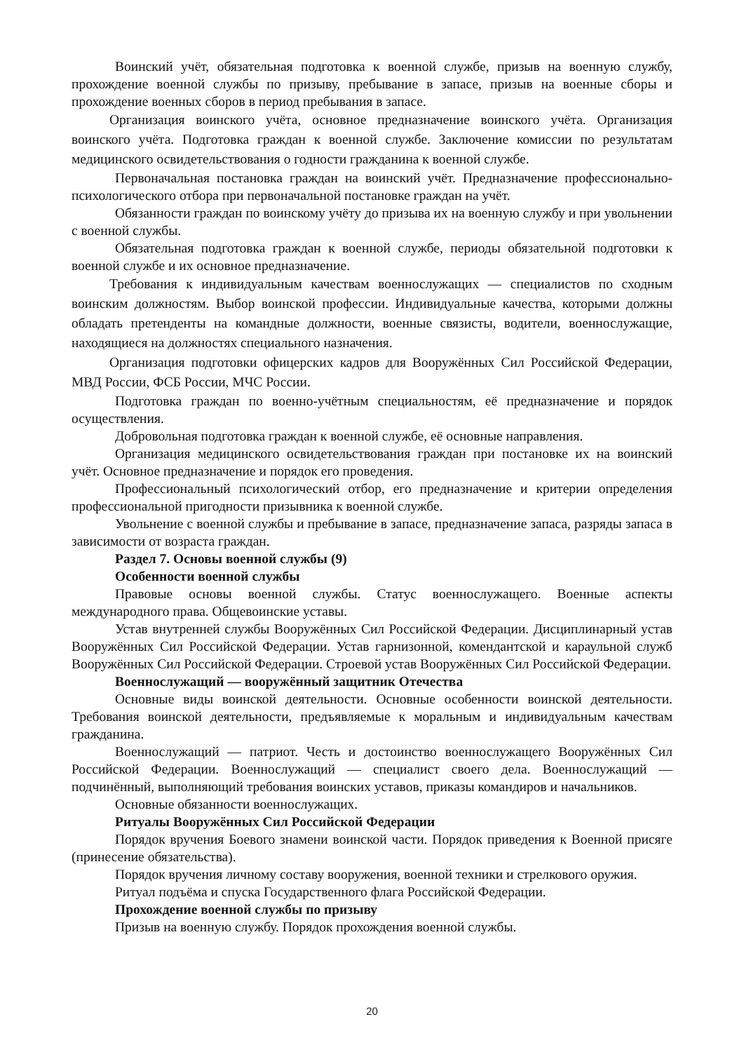Воинский учёт, обязательная подготовка к военной службе, призыв на военную службу, прохождение военной службы по призыву, пребывание в запасе, призыв на военные сборы и прохождение военных сборов в период пребывания в запасе.
Организация воинского учёта, основное предназначение воинского учёта. Организация воинского учёта. Подготовка граждан к военной службе. Заключение комиссии по результатам медицинского освидетельствования о годности гражданина к военной службе.
Первоначальная постановка граждан на воинский учёт. Предназначение профессионально-психологического отбора при первоначальной постановке граждан на учёт.
Обязанности граждан по воинскому учёту до призыва их на военную службу и при увольнении с военной службы.
Обязательная подготовка граждан к военной службе, периоды обязательной подготовки к военной службе и их основное предназначение.
Требования к индивидуальным качествам военнослужащих — специалистов по сходным воинским должностям. Выбор воинской профессии. Индивидуальные качества, которыми должны обладать претенденты на командные должности, военные связисты, водители, военнослужащие, находящиеся на должностях специального назначения.
Организация подготовки офицерских кадров для Вооружённых Сил Российской Федерации, МВД России, ФСБ России, МЧС России.
Подготовка граждан по военно-учётным специальностям, её предназначение и порядок осуществления.
Добровольная подготовка граждан к военной службе, её основные направления.
Организация медицинского освидетельствования граждан при постановке их на воинский учёт. Основное предназначение и порядок его проведения.
Профессиональный психологический отбор, его предназначение и критерии определения профессиональной пригодности призывника к военной службе.
Увольнение с военной службы и пребывание в запасе, предназначение запаса, разряды запаса в зависимости от возраста граждан.
Раздел 7. Основы военной службы (9)
Особенности военной службы
Правовые основы военной службы. Статус военнослужащего. Военные аспекты международного права. Общевоинские уставы.
Устав внутренней службы Вооружённых Сил Российской Федерации. Дисциплинарный устав Вооружённых Сил Российской Федерации. Устав гарнизонной, комендантской и караульной служб Вооружённых Сил Российской Федерации. Строевой устав Вооружённых Сил Российской Федерации.
Военнослужащий — вооружённый защитник Отечества
Основные виды воинской деятельности. Основные особенности воинской деятельности. Требования воинской деятельности, предъявляемые к моральным и индивидуальным качествам гражданина.
Военнослужащий — патриот. Честь и достоинство военнослужащего Вооружённых Сил Российской Федерации. Военнослужащий — специалист своего дела. Военнослужащий — подчинённый, выполняющий требования воинских уставов, приказы командиров и начальников.
Основные обязанности военнослужащих.
Ритуалы Вооружённых Сил Российской Федерации
Порядок вручения Боевого знамени воинской части. Порядок приведения к Военной присяге (принесение обязательства).
Порядок вручения личному составу вооружения, военной техники и стрелкового оружия.
Ритуал подъёма и спуска Государственного флага Российской Федерации.
Прохождение военной службы по призыву
Призыв на военную службу. Порядок прохождения военной службы.
20